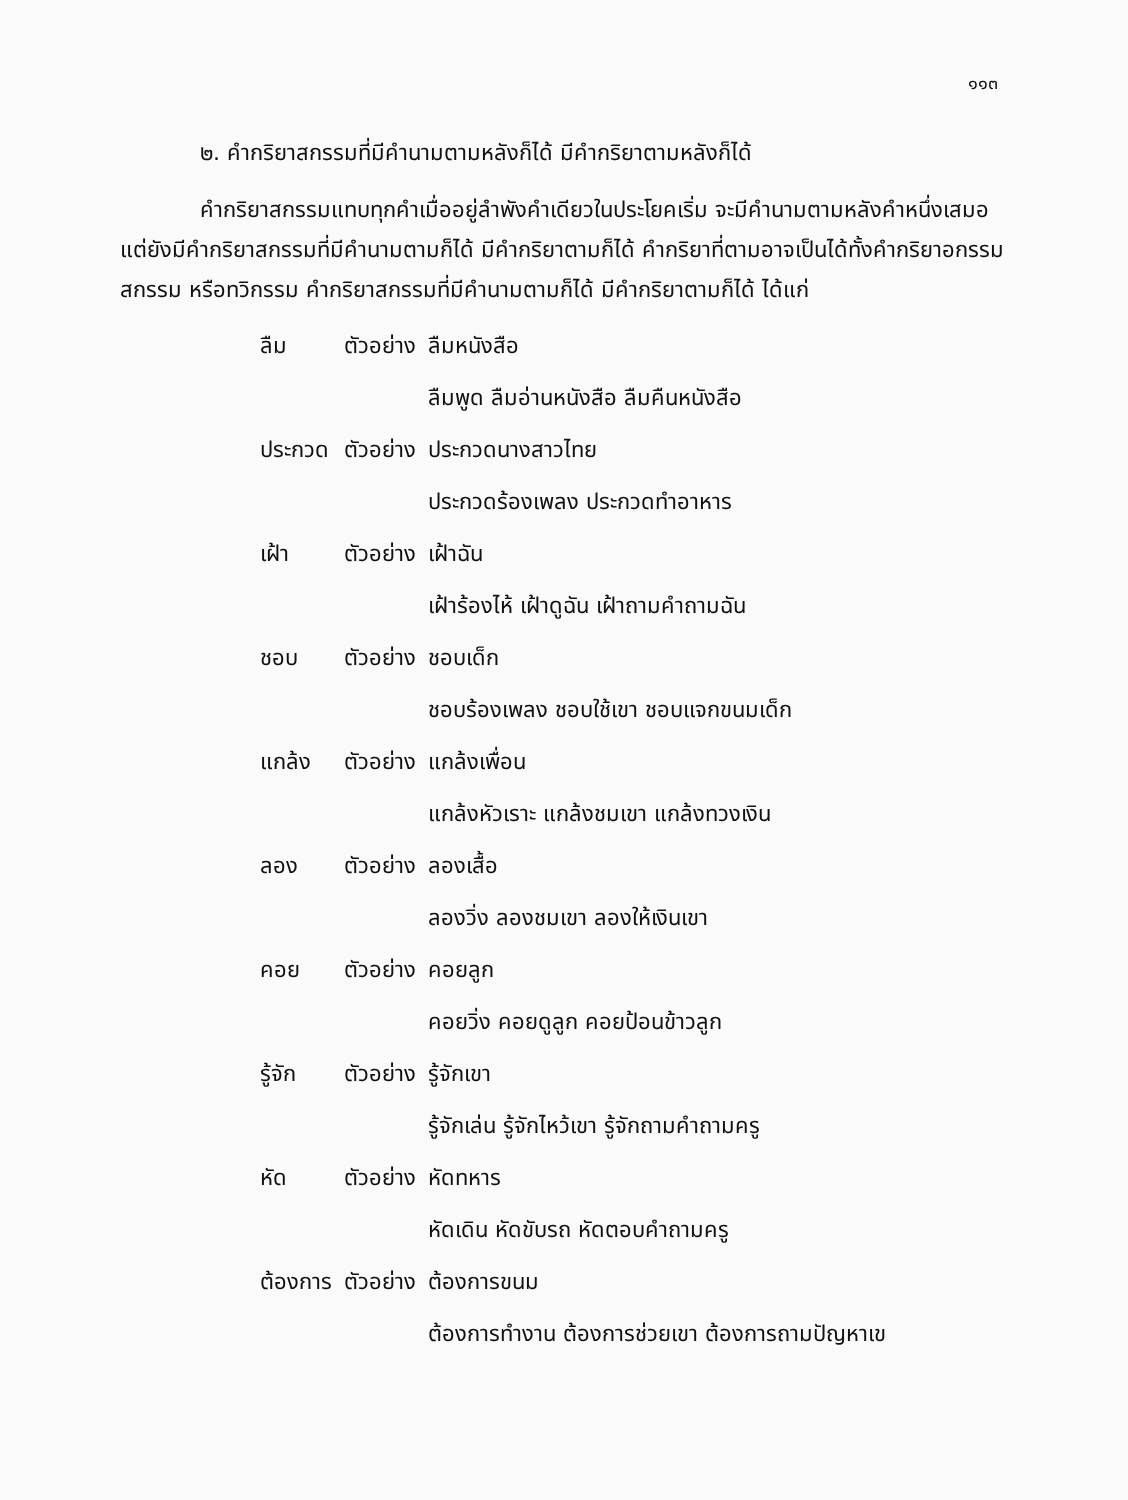๑๑๓
๒. คำกริยาสกรรมที่มีคำนามตามหลังก็ได้ มีคำกริยาตามหลังก็ได้
คำกริยาสกรรมแทบทุกคำเมื่ออยู่ลำพังคำเดียวในประโยคเริ่ม จะมีคำนามตามหลังคำหนึ่งเสมอ แต่ยังมีคำกริยาสกรรมที่มีคำนามตามก็ได้ มีคำกริยาตามก็ได้ คำกริยาที่ตามอาจเป็นได้ทั้งคำกริยาอกรรม สกรรม หรือทวิกรรม คำกริยาสกรรมที่มีคำนามตามก็ได้ มีคำกริยาตามก็ได้ ได้แก่
| ลืม | ตัวอย่าง | ลืมหนังสือ |
| | | ลืมพูด ลืมอ่านหนังสือ ลืมคืนหนังสือ |
| ประกวด | ตัวอย่าง | ประกวดนางสาวไทย |
| | | ประกวดร้องเพลง ประกวดทำอาหาร |
| เฝ้า | ตัวอย่าง | เฝ้าฉัน |
| | | เฝ้าร้องไห้ เฝ้าดูฉัน เฝ้าถามคำถามฉัน |
| ชอบ | ตัวอย่าง | ชอบเด็ก |
| | | ชอบร้องเพลง ชอบใช้เขา ชอบแจกขนมเด็ก |
| แกล้ง | ตัวอย่าง | แกล้งเพื่อน |
| | | แกล้งหัวเราะ แกล้งชมเขา แกล้งทวงเงิน |
| ลอง | ตัวอย่าง | ลองเสื้อ |
| | | ลองวิ่ง ลองชมเขา ลองให้เงินเขา |
| คอย | ตัวอย่าง | คอยลูก |
| | | คอยวิ่ง คอยดูลูก คอยป้อนข้าวลูก |
| รู้จัก | ตัวอย่าง | รู้จักเขา |
| | | รู้จักเล่น รู้จักไหว้เขา รู้จักถามคำถามครู |
| หัด | ตัวอย่าง | หัดทหาร |
| | | หัดเดิน หัดขับรถ หัดตอบคำถามครู |
| ต้องการ | ตัวอย่าง | ต้องการขนม |
| | | ต้องการทำงาน ต้องการช่วยเขา ต้องการถามปัญหาเข |